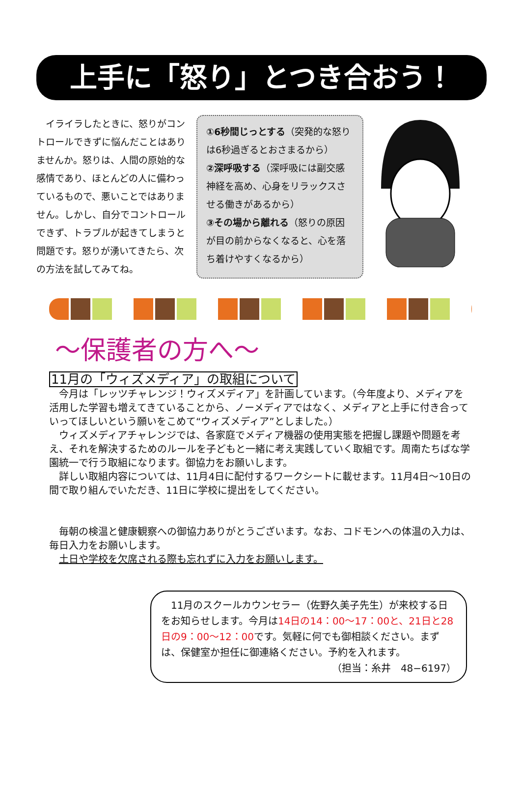上手に「怒り」とつき合おう！
　イライラしたときに、怒りがコントロールできずに悩んだことはありませんか。怒りは、人間の原始的な感情であり、ほとんどの人に備わっているもので、悪いことではありません。しかし、自分でコントロールできず、トラブルが起きてしまうと問題です。怒りが湧いてきたら、次の方法を試してみてね。
①6秒間じっとする（突発的な怒りは6秒過ぎるとおさまるから）
②深呼吸する（深呼吸には副交感神経を高め、心身をリラックスさせる働きがあるから）
③その場から離れる（怒りの原因が目の前からなくなると、心を落ち着けやすくなるから）
～保護者の方へ～
11月の「ウィズメディア」の取組について
今月は「レッツチャレンジ！ウィズメディア」を計画しています。（今年度より、メディアを活用した学習も増えてきていることから、ノーメディアではなく、メディアと上手に付き合っていってほしいという願いをこめて“ウィズメディア”としました。）
ウィズメディアチャレンジでは、各家庭でメディア機器の使用実態を把握し課題や問題を考え、それを解決するためのルールを子どもと一緒に考え実践していく取組です。周南たちばな学園統一で行う取組になります。御協力をお願いします。
詳しい取組内容については、11月4日に配付するワークシートに載せます。11月4日～10日の間で取り組んでいただき、11日に学校に提出をしてください。
毎朝の検温と健康観察への御協力ありがとうございます。なお、コドモンへの体温の入力は、毎日入力をお願いします。
土日や学校を欠席される際も忘れずに入力をお願いします。
　11月のスクールカウンセラー（佐野久美子先生）が来校する日をお知らせします。今月は14日の14：00～17：00と、21日と28日の9：00～12：00です。気軽に何でも御相談ください。まずは、保健室か担任に御連絡ください。予約を入れます。
（担当：糸井　48−6197）